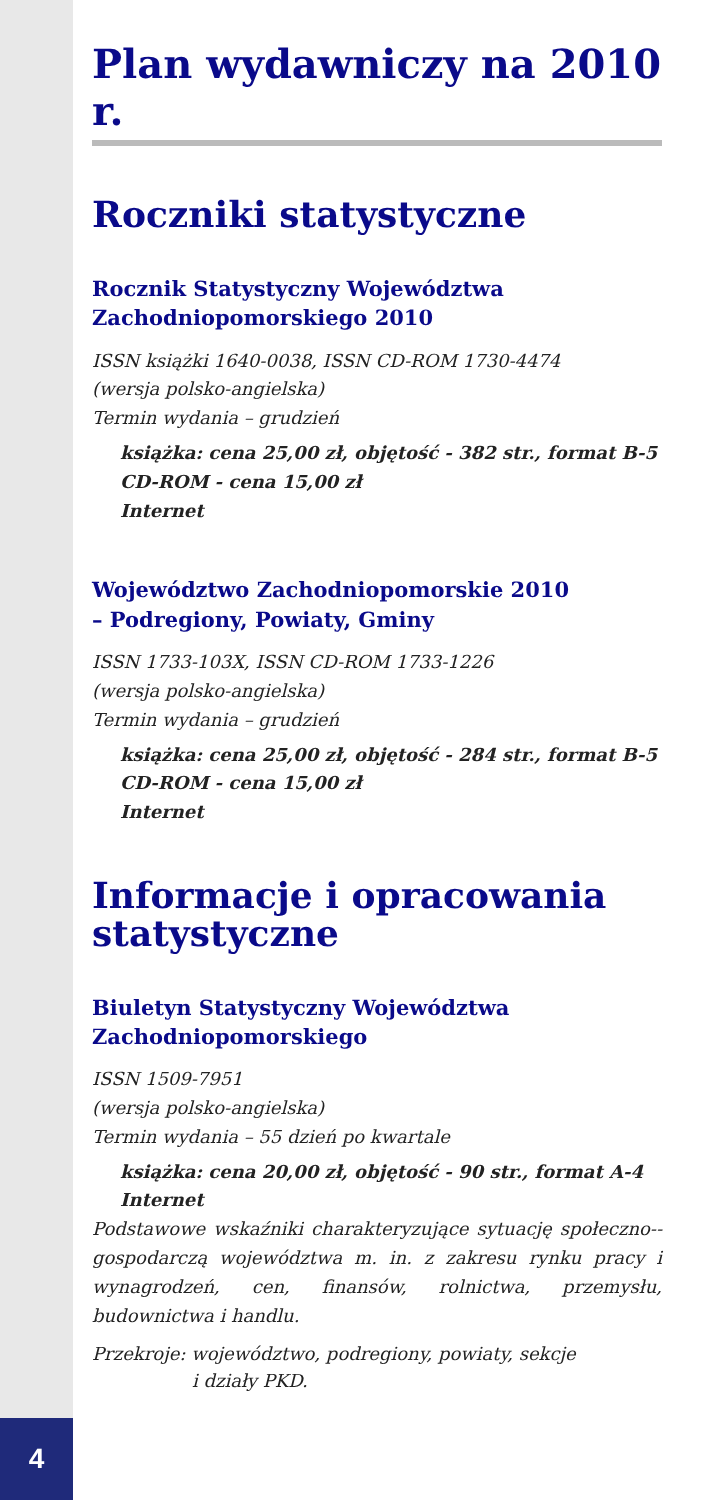Plan wydawniczy na 2010 r.
Roczniki statystyczne
Rocznik Statystyczny Województwa
Zachodniopomorskiego 2010
ISSN książki 1640-0038, ISSN CD-ROM 1730-4474
(wersja polsko-angielska)
Termin wydania – grudzień
książka: cena 25,00 zł, objętość - 382 str., format B-5
CD-ROM - cena 15,00 zł
Internet
Województwo Zachodniopomorskie 2010
– Podregiony, Powiaty, Gminy
ISSN 1733-103X, ISSN CD-ROM 1733-1226
(wersja polsko-angielska)
Termin wydania – grudzień
książka: cena 25,00 zł, objętość - 284 str., format B-5
CD-ROM - cena 15,00 zł
Internet
Informacje i opracowania statystyczne
Biuletyn Statystyczny Województwa
Zachodniopomorskiego
ISSN 1509-7951
(wersja polsko-angielska)
Termin wydania – 55 dzień po kwartale
książka: cena 20,00 zł, objętość - 90 str., format A-4
Internet
Podstawowe wskaźniki charakteryzujące sytuację społeczno--gospodarczą województwa m. in. z zakresu rynku pracy i wynagrodzeń, cen, finansów, rolnictwa, przemysłu, budownictwa i handlu.
Przekroje: województwo, podregiony, powiaty, sekcje
i działy PKD.
4